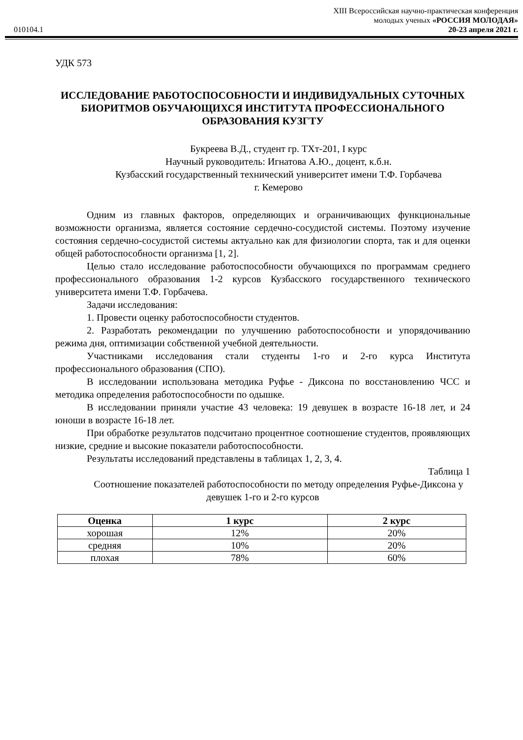XIII Всероссийская научно-практическая конференция
молодых ученых «РОССИЯ МОЛОДАЯ»
010104.1 20-23 апреля 2021 г.
УДК 573
ИССЛЕДОВАНИЕ РАБОТОСПОСОБНОСТИ И ИНДИВИДУАЛЬНЫХ СУТОЧНЫХ БИОРИТМОВ ОБУЧАЮЩИХСЯ ИНСТИТУТА ПРОФЕССИОНАЛЬНОГО ОБРАЗОВАНИЯ КУЗГТУ
Букреева В.Д., студент гр. ТХт-201, I курс
Научный руководитель: Игнатова А.Ю., доцент, к.б.н.
Кузбасский государственный технический университет имени Т.Ф. Горбачева
г. Кемерово
Одним из главных факторов, определяющих и ограничивающих функциональные возможности организма, является состояние сердечно-сосудистой системы. Поэтому изучение состояния сердечно-сосудистой системы актуально как для физиологии спорта, так и для оценки общей работоспособности организма [1, 2].
Целью стало исследование работоспособности обучающихся по программам среднего профессионального образования 1-2 курсов Кузбасского государственного технического университета имени Т.Ф. Горбачева.
Задачи исследования:
1. Провести оценку работоспособности студентов.
2. Разработать рекомендации по улучшению работоспособности и упорядочиванию режима дня, оптимизации собственной учебной деятельности.
Участниками исследования стали студенты 1-го и 2-го курса Института профессионального образования (СПО).
В исследовании использована методика Руфье - Диксона по восстановлению ЧСС и методика определения работоспособности по одышке.
В исследовании приняли участие 43 человека: 19 девушек в возрасте 16-18 лет, и 24 юноши в возрасте 16-18 лет.
При обработке результатов подсчитано процентное соотношение студентов, проявляющих низкие, средние и высокие показатели работоспособности.
Результаты исследований представлены в таблицах 1, 2, 3, 4.
Таблица 1
Соотношение показателей работоспособности по методу определения Руфье-Диксона у девушек 1-го и 2-го курсов
| Оценка | 1 курс | 2 курс |
| --- | --- | --- |
| хорошая | 12% | 20% |
| средняя | 10% | 20% |
| плохая | 78% | 60% |